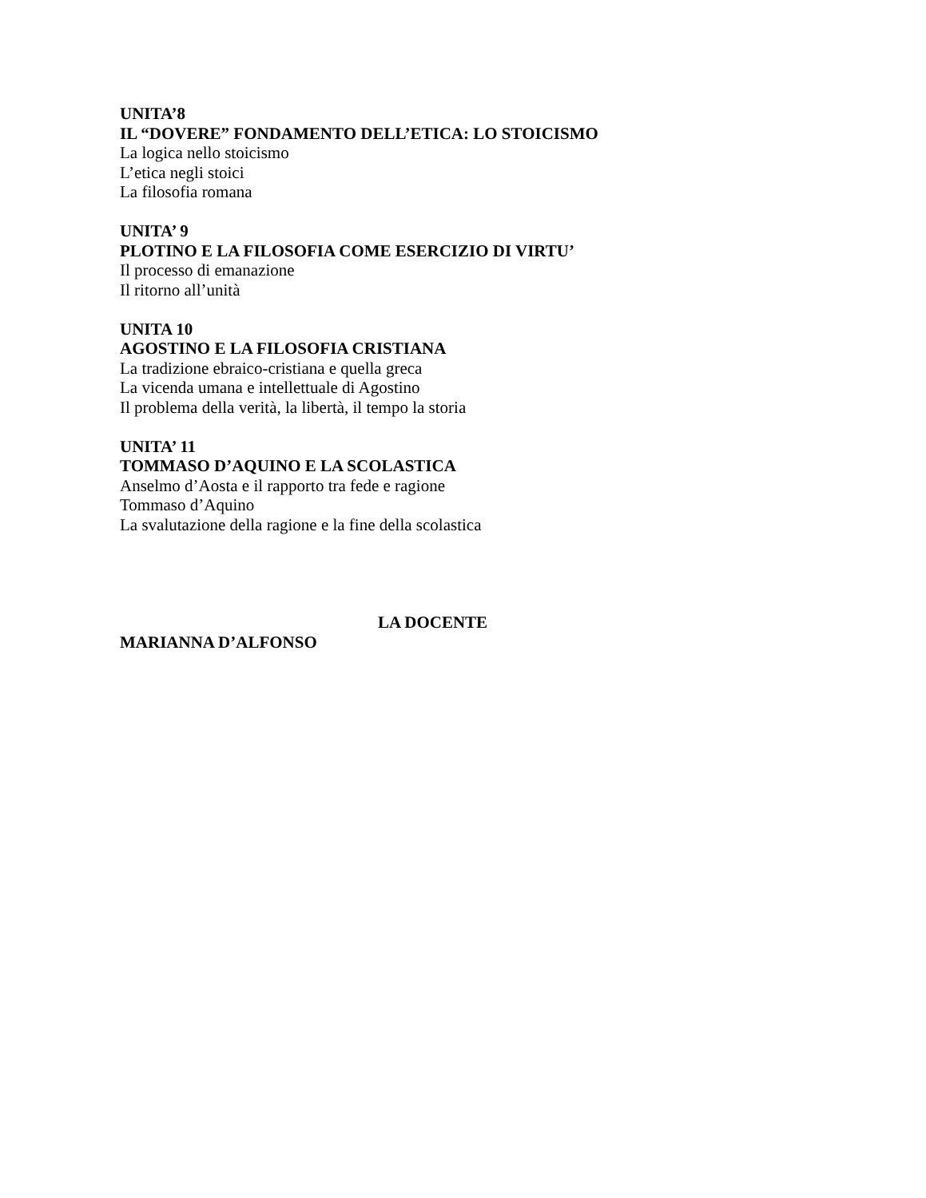UNITA’8
IL “DOVERE” FONDAMENTO DELL’ETICA: LO STOICISMO
La logica nello stoicismo
L’etica negli stoici
La filosofia romana
UNITA’ 9
PLOTINO E LA FILOSOFIA COME ESERCIZIO DI VIRTU’
Il processo di emanazione
Il ritorno all’unità
UNITA 10
AGOSTINO E LA FILOSOFIA CRISTIANA
La tradizione ebraico-cristiana e quella greca
La vicenda umana e intellettuale di Agostino
Il problema della verità, la libertà, il tempo la storia
UNITA’ 11
TOMMASO D’AQUINO E LA SCOLASTICA
Anselmo d’Aosta e il rapporto tra fede e ragione
Tommaso d’Aquino
La svalutazione della ragione e la fine della scolastica
LA DOCENTE
MARIANNA D’ALFONSO